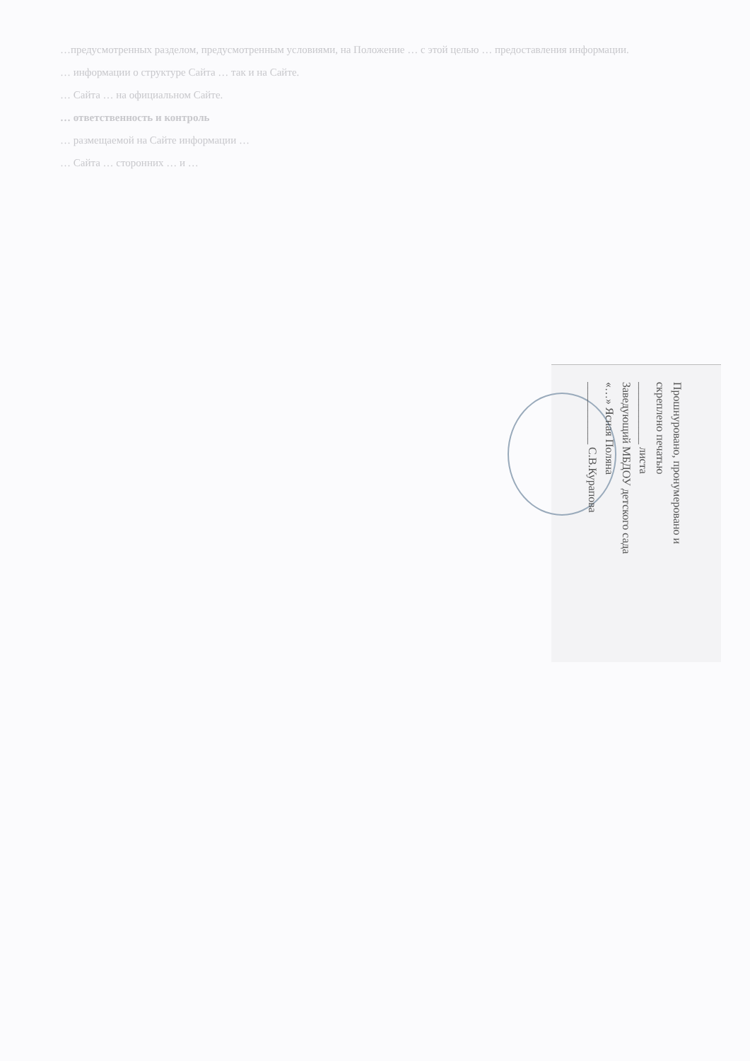…предусмотренных разделом, предусмотренным условиями, на Положение … с этой целью … предоставления информации.
… информации о структуре Сайта … так и на Сайте.
… Сайта … на официальном Сайте.
… ответственность и контроль
… размещаемой на Сайте информации …
… Сайта … сторонних … и …
Прошнуровано, пронумеровано и
скреплено печатью
___________ листа
Заведующий МБДОУ детского сада
«…» Ясная Поляна
___________ С.В.Курапова